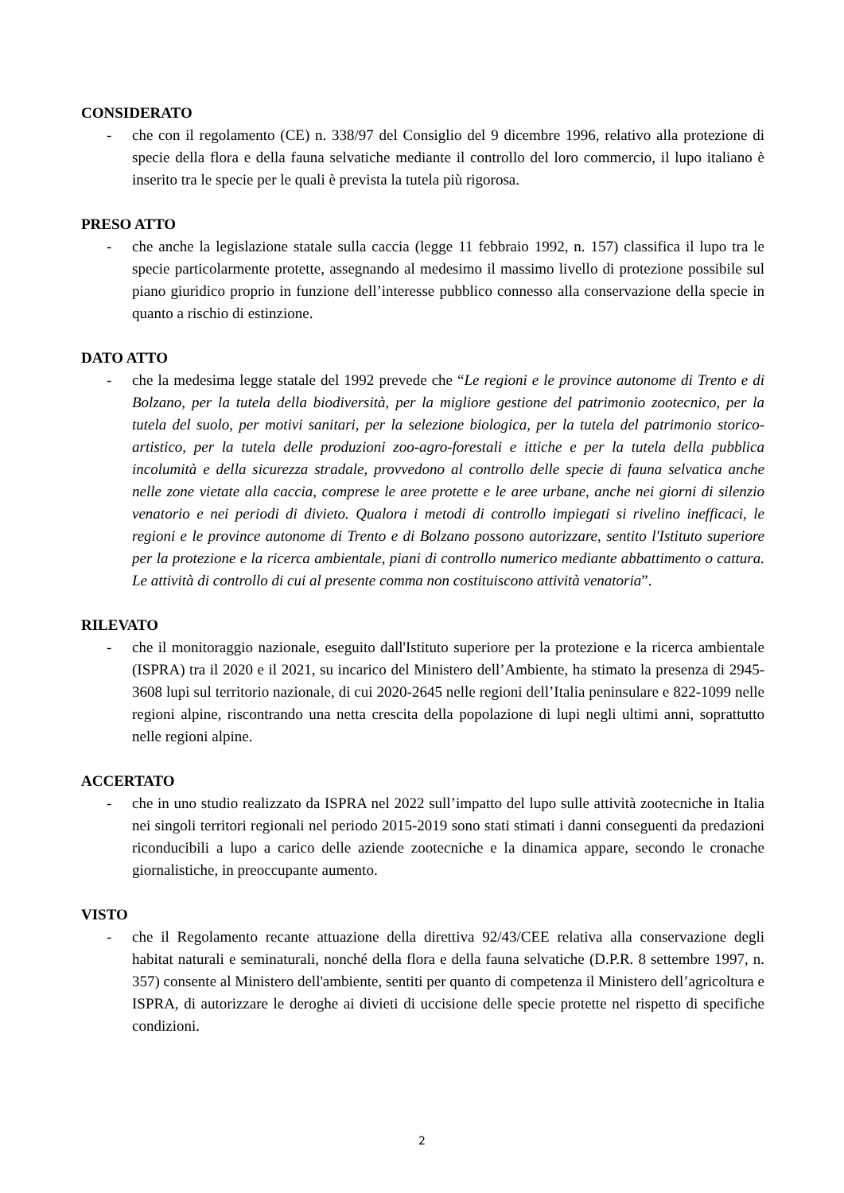CONSIDERATO
- che con il regolamento (CE) n. 338/97 del Consiglio del 9 dicembre 1996, relativo alla protezione di specie della flora e della fauna selvatiche mediante il controllo del loro commercio, il lupo italiano è inserito tra le specie per le quali è prevista la tutela più rigorosa.
PRESO ATTO
- che anche la legislazione statale sulla caccia (legge 11 febbraio 1992, n. 157) classifica il lupo tra le specie particolarmente protette, assegnando al medesimo il massimo livello di protezione possibile sul piano giuridico proprio in funzione dell’interesse pubblico connesso alla conservazione della specie in quanto a rischio di estinzione.
DATO ATTO
- che la medesima legge statale del 1992 prevede che “Le regioni e le province autonome di Trento e di Bolzano, per la tutela della biodiversità, per la migliore gestione del patrimonio zootecnico, per la tutela del suolo, per motivi sanitari, per la selezione biologica, per la tutela del patrimonio storico-artistico, per la tutela delle produzioni zoo-agro-forestali e ittiche e per la tutela della pubblica incolumità e della sicurezza stradale, provvedono al controllo delle specie di fauna selvatica anche nelle zone vietate alla caccia, comprese le aree protette e le aree urbane, anche nei giorni di silenzio venatorio e nei periodi di divieto. Qualora i metodi di controllo impiegati si rivelino inefficaci, le regioni e le province autonome di Trento e di Bolzano possono autorizzare, sentito l'Istituto superiore per la protezione e la ricerca ambientale, piani di controllo numerico mediante abbattimento o cattura. Le attività di controllo di cui al presente comma non costituiscono attività venatoria”.
RILEVATO
- che il monitoraggio nazionale, eseguito dall'Istituto superiore per la protezione e la ricerca ambientale (ISPRA) tra il 2020 e il 2021, su incarico del Ministero dell’Ambiente, ha stimato la presenza di 2945-3608 lupi sul territorio nazionale, di cui 2020-2645 nelle regioni dell’Italia peninsulare e 822-1099 nelle regioni alpine, riscontrando una netta crescita della popolazione di lupi negli ultimi anni, soprattutto nelle regioni alpine.
ACCERTATO
- che in uno studio realizzato da ISPRA nel 2022 sull’impatto del lupo sulle attività zootecniche in Italia nei singoli territori regionali nel periodo 2015-2019 sono stati stimati i danni conseguenti da predazioni riconducibili a lupo a carico delle aziende zootecniche e la dinamica appare, secondo le cronache giornalistiche, in preoccupante aumento.
VISTO
- che il Regolamento recante attuazione della direttiva 92/43/CEE relativa alla conservazione degli habitat naturali e seminaturali, nonché della flora e della fauna selvatiche (D.P.R. 8 settembre 1997, n. 357) consente al Ministero dell'ambiente, sentiti per quanto di competenza il Ministero dell’agricoltura e ISPRA, di autorizzare le deroghe ai divieti di uccisione delle specie protette nel rispetto di specifiche condizioni.
2